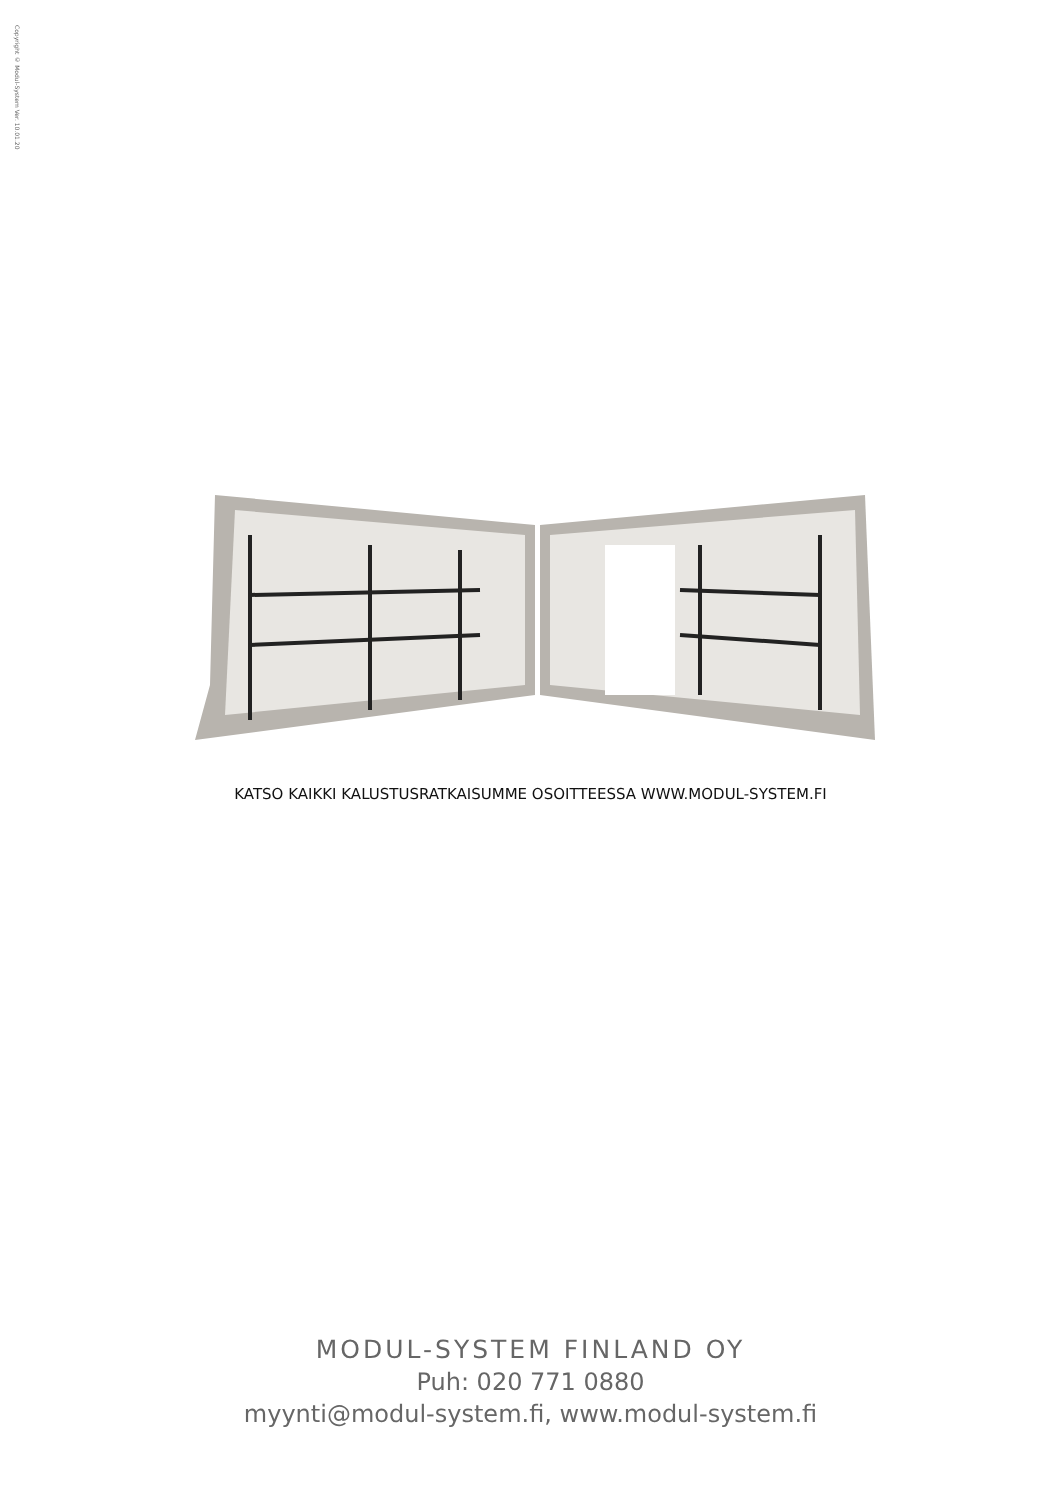Copyright © Modul-System Ver. 10.01.20
KATSO KAIKKI KALUSTUSRATKAISUMME OSOITTEESSA WWW.MODUL-SYSTEM.FI
MODUL-SYSTEM FINLAND OY
Puh: 020 771 0880
myynti@modul-system.fi, www.modul-system.fi